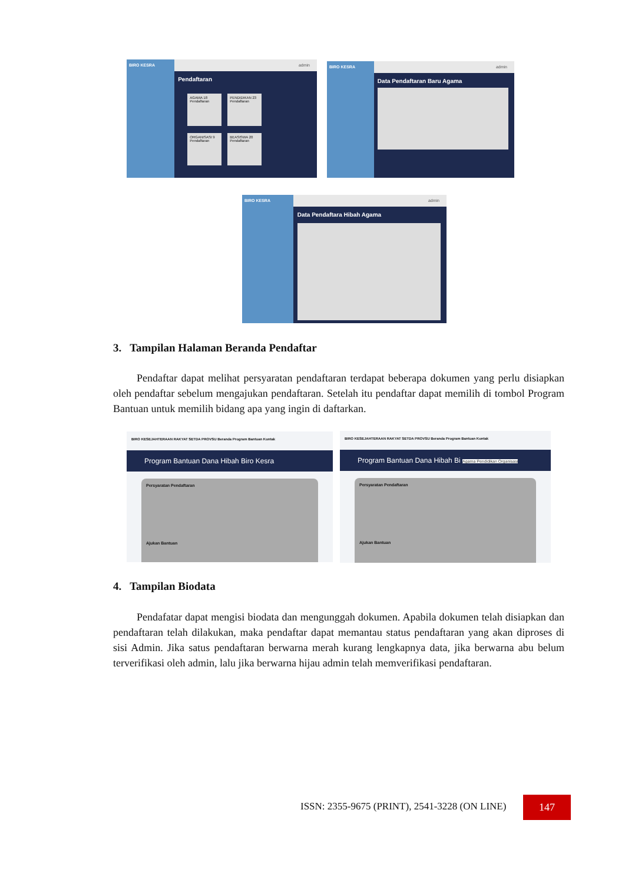BIRO KESRA admin
Pendaftaran
AGAMA 18 Pendaftaran PENDIDIKAN 23 Pendaftaran
ORGANISASI 9 Pendaftaran BEASISWA 20 Pendaftaran
BIRO KESRA admin
Data Pendaftaran Baru Agama
BIRO KESRA admin
Data Pendaftara Hibah Agama
3. Tampilan Halaman Beranda Pendaftar
Pendaftar dapat melihat persyaratan pendaftaran terdapat beberapa dokumen yang perlu disiapkan oleh pendaftar sebelum mengajukan pendaftaran. Setelah itu pendaftar dapat memilih di tombol Program Bantuan untuk memilih bidang apa yang ingin di daftarkan.
BIRO KESEJAHTERAAN RAKYAT SETDA PROVSU Beranda Program Bantuan Kontak
Program Bantuan Dana Hibah Biro Kesra
Persyaratan Pendaftaran
Ajukan Bantuan
BIRO KESEJAHTERAAN RAKYAT SETDA PROVSU Beranda Program Bantuan Kontak
Program Bantuan Dana Hibah Bi Agama Pendidikan Organisasi
Persyaratan Pendaftaran
Ajukan Bantuan
4. Tampilan Biodata
Pendafatar dapat mengisi biodata dan mengunggah dokumen. Apabila dokumen telah disiapkan dan pendaftaran telah dilakukan, maka pendaftar dapat memantau status pendaftaran yang akan diproses di sisi Admin. Jika satus pendaftaran berwarna merah kurang lengkapnya data, jika berwarna abu belum terverifikasi oleh admin, lalu jika berwarna hijau admin telah memverifikasi pendaftaran.
ISSN: 2355-9675 (PRINT), 2541-3228 (ON LINE)
147